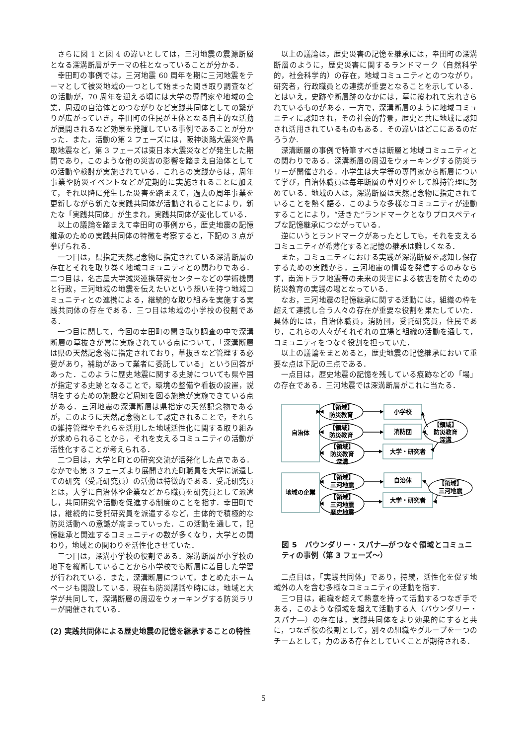さらに図 1 と図 4 の違いとしては，三河地震の震源断層となる深溝断層がテーマの柱となっていることが分かる．
幸田町の事例では，三河地震 60 周年を期に三河地震をテーマとして被災地域の一つとして始まった聞き取り調査などの活動が，70 周年を迎える頃には大学の専門家や地域の企業，周辺の自治体とのつながりなど実践共同体としての繋がりが広がっていき，幸田町の住民が主体となる自主的な活動が展開されるなど効果を発揮している事例であることが分かった．また，活動の第 2 フェーズには，阪神淡路大震災や鳥取地震など，第 3 フェーズは東日本大震災などが発生した期間であり，このような他の災害の影響を踏まえ自治体としての活動や検討が実施されている．これらの実践からは，周年事業や防災イベントなどが定期的に実施されることに加えて，それ以降に発生した災害を踏まえて，過去の周年事業を更新しながら新たな実践共同体が活動されることにより，新たな「実践共同体」が生まれ，実践共同体が変化している．
以上の議論を踏まえて幸田町の事例から，歴史地震の記憶継承のための実践共同体の特徴を考察すると，下記の 3 点が挙げられる．
一つ目は，県指定天然記念物に指定されている深溝断層の存在とそれを取り巻く地域コミュニティとの関わりである．二つ目は，名古屋大学減災連携研究センターなどの学術機関と行政，三河地域の地震を伝えたいという想いを持つ地域コミュニティとの連携による，継続的な取り組みを実施する実践共同体の存在である．三つ目は地域の小学校の役割である．
一つ目に関して，今回の幸田町の聞き取り調査の中で深溝断層の草抜きが常に実施されている点について，「深溝断層は県の天然記念物に指定されており，草抜きなど管理する必要があり，補助があって業者に委託している」という回答があった．このように歴史地震に関する史跡についても県や国が指定する史跡となることで，環境の整備や看板の設置，説明をするための施設など周知を図る施策が実施できている点がある．三河地震の深溝断層は県指定の天然記念物であるが，このように天然記念物として認定されることで，それらの維持管理やそれらを活用した地域活性化に関する取り組みが求められることから，それを支えるコミュニティの活動が活性化することが考えられる．
二つ目は，大学と町との研究交流が活発化した点である．なかでも第 3 フェーズより展開された町職員を大学に派遣しての研究（受託研究員）の活動は特徴的である．受託研究員とは，大学に自治体や企業などから職員を研究員として派遣し，共同研究や活動を促進する制度のことを指す．幸田町では，継続的に受託研究員を派遣するなど，主体的で積極的な防災活動への意識が高まっていった．この活動を通して，記憶継承と関連するコミュニティの数が多くなり，大学との関わり，地域との関わりを活性化させていた．
三つ目は，深溝小学校の役割である．深溝断層が小学校の地下を縦断していることから小学校でも断層に着目した学習が行われている．また，深溝断層について，まとめたホームページも開設している．現在も防災講話や時には，地域と大学が共同して，深溝断層の周辺をウォーキングする防災ラリーが開催されている．
(2) 実践共同体による歴史地震の記憶を継承することの特性
以上の議論は，歴史災害の記憶を継承には，幸田町の深溝断層のように，歴史災害に関するランドマーク（自然科学的，社会科学的）の存在，地域コミュニティとのつながり，研究者，行政職員との連携が重要となることを示している．とはいえ，史跡や断層跡のなかには，草に覆われて忘れさられているものがある．一方で，深溝断層のように地域コミュニティに認知され，その社会的背景，歴史と共に地域に認知され活用されているものもある．その違いはどこにあるのだろうか.
深溝断層の事例で特筆すべきは断層と地域コミュニティとの関わりである．深溝断層の周辺をウォーキングする防災ラリーが開催される．小学生は大学等の専門家から断層について学び，自治体職員は毎年断層の草刈りをして維持管理に努めている．地域の人は，深溝断層は天然記念物に指定されていることを熱く語る．このような多様なコミュニティが連動することにより，“活きた”ランドマークとなりプロスペティブな記憶継承につながっている．
逆にいうとランドマークがあったとしても，それを支えるコミュニティが希薄化すると記憶の継承は難しくなる．
また，コミュニティにおける実践が深溝断層を認知し保存するための実践から，三河地震の情報を発信するのみならず，南海トラフ地震等の未来の災害による被害を防ぐための防災教育の実践の場となっている．
なお，三河地震の記憶継承に関する活動には，組織の枠を超えて連携し合う人々の存在が重要な役割を果たしていた．具体的には，自治体職員，消防団，受託研究員，住民であり，これらの人々がそれぞれの立場と組織の活動を通して，コミュニティをつなぐ役割を担っていた．
以上の議論をまとめると，歴史地震の記憶継承において重要な点は下記の三点である．
一点目は，歴史地震の記憶を残している痕跡などの「場」の存在である．三河地震では深溝断層がこれに当たる．
自治体
地域の企業
小学校
消防団
大学・研究者
自治体
大学・研究者
【領域】
防災教育
【領域】
防災教育
【領域】
防災教育
深溝
【領域】
三河地震
【領域】
三河地震
歴史地震
【領域】
防災教育
深溝
【領域】
三河地震
図 5　バウンダリー・スパナ―がつなぐ領域とコミュニティの事例（第 3 フェーズ～）
二点目は，「実践共同体」であり，持続，活性化を促す地域外の人を含む多様なコミュニティの活動を指す.
三つ目は，組織を超えて熱意を持って活動するつなぎ手である，このような領域を超えて活動する人（バウンダリー・スパナ―）の存在は，実践共同体をより効果的にすると共に，つなぎ役の役割として，別々の組織やグループを一つのチームとして，力のある存在としていくことが期待される．
5